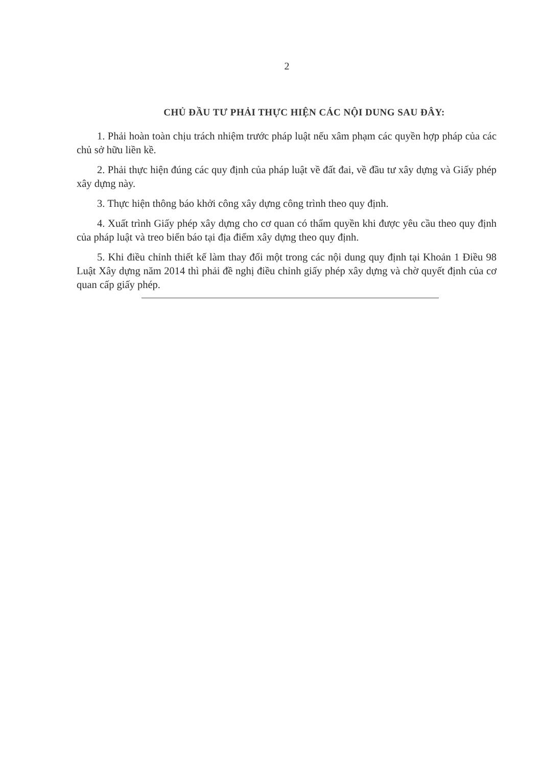2
CHỦ ĐẦU TƯ PHẢI THỰC HIỆN CÁC NỘI DUNG SAU ĐÂY:
1. Phải hoàn toàn chịu trách nhiệm trước pháp luật nếu xâm phạm các quyền hợp pháp của các chủ sở hữu liền kề.
2. Phải thực hiện đúng các quy định của pháp luật về đất đai, về đầu tư xây dựng và Giấy phép xây dựng này.
3. Thực hiện thông báo khởi công xây dựng công trình theo quy định.
4. Xuất trình Giấy phép xây dựng cho cơ quan có thẩm quyền khi được yêu cầu theo quy định của pháp luật và treo biển báo tại địa điểm xây dựng theo quy định.
5. Khi điều chỉnh thiết kế làm thay đổi một trong các nội dung quy định tại Khoản 1 Điều 98 Luật Xây dựng năm 2014 thì phải đề nghị điều chỉnh giấy phép xây dựng và chờ quyết định của cơ quan cấp giấy phép.